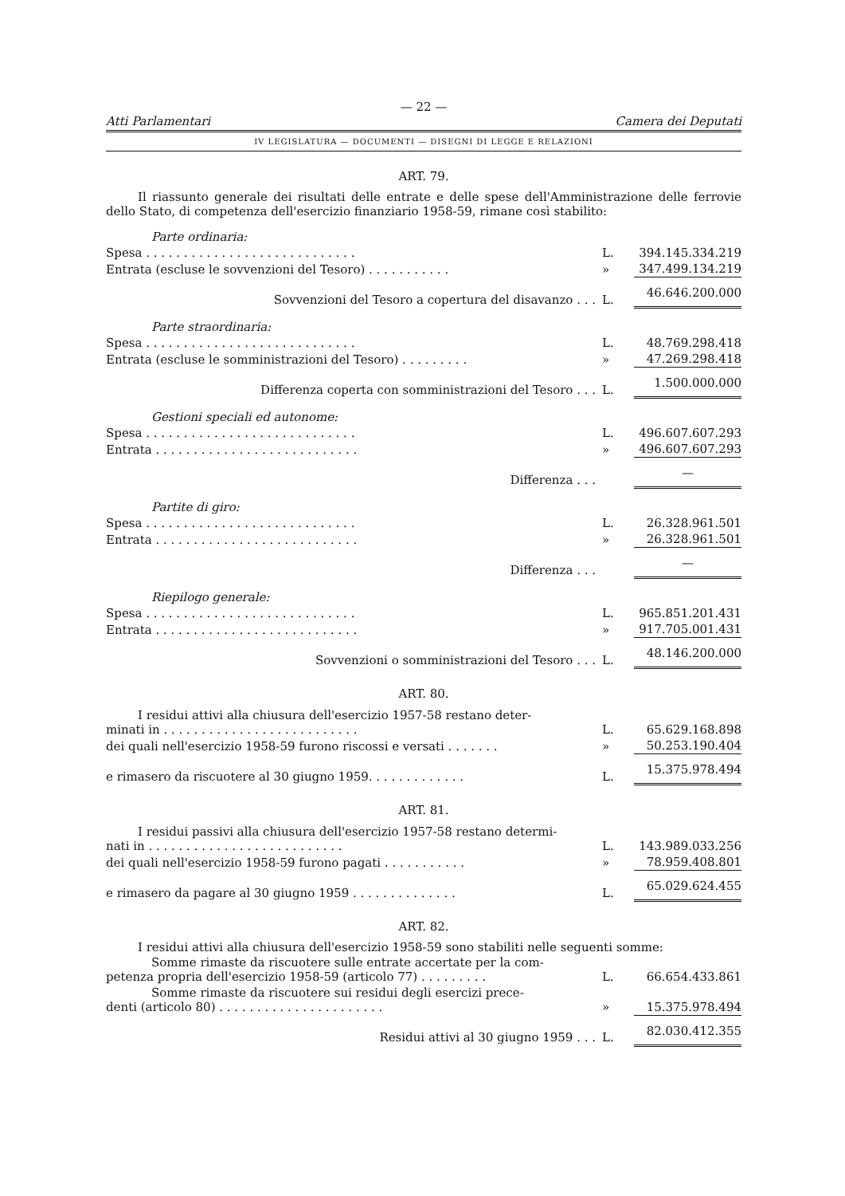— 22 —
Atti Parlamentari Camera dei Deputati
IV LEGISLATURA — DOCUMENTI — DISEGNI DI LEGGE E RELAZIONI
ART. 79.
Il riassunto generale dei risultati delle entrate e delle spese dell'Amministrazione delle ferrovie dello Stato, di competenza dell'esercizio finanziario 1958-59, rimane così stabilito:
| Parte ordinaria: | | |
| Spesa . . . . . . . . . . . . . . . . . . . . . . . . . . . . | L. | 394.145.334.219 |
| Entrata (escluse le sovvenzioni del Tesoro) . . . . . . . . . . . | » | 347.499.134.219 |
| Sovvenzioni del Tesoro a copertura del disavanzo . . . | L. | 46.646.200.000 |
| Parte straordinaria: | | |
| Spesa . . . . . . . . . . . . . . . . . . . . . . . . . . . . | L. | 48.769.298.418 |
| Entrata (escluse le somministrazioni del Tesoro) . . . . . . . . . | » | 47.269.298.418 |
| Differenza coperta con somministrazioni del Tesoro . . . | L. | 1.500.000.000 |
| Gestioni speciali ed autonome: | | |
| Spesa . . . . . . . . . . . . . . . . . . . . . . . . . . . . | L. | 496.607.607.293 |
| Entrata . . . . . . . . . . . . . . . . . . . . . . . . . . . | » | 496.607.607.293 |
| Differenza . . . | | — |
| Partite di giro: | | |
| Spesa . . . . . . . . . . . . . . . . . . . . . . . . . . . . | L. | 26.328.961.501 |
| Entrata . . . . . . . . . . . . . . . . . . . . . . . . . . . | » | 26.328.961.501 |
| Differenza . . . | | — |
| Riepilogo generale: | | |
| Spesa . . . . . . . . . . . . . . . . . . . . . . . . . . . . | L. | 965.851.201.431 |
| Entrata . . . . . . . . . . . . . . . . . . . . . . . . . . . | » | 917.705.001.431 |
| Sovvenzioni o somministrazioni del Tesoro . . . | L. | 48.146.200.000 |
ART. 80.
| I residui attivi alla chiusura dell'esercizio 1957-58 restano deter- minati in . . . . . . . . . . . . . . . . . . . . . . . . . . | L. | 65.629.168.898 |
| dei quali nell'esercizio 1958-59 furono riscossi e versati . . . . . . . | » | 50.253.190.404 |
| e rimasero da riscuotere al 30 giugno 1959. . . . . . . . . . . . . | L. | 15.375.978.494 |
ART. 81.
| I residui passivi alla chiusura dell'esercizio 1957-58 restano determi- nati in . . . . . . . . . . . . . . . . . . . . . . . . . . | L. | 143.989.033.256 |
| dei quali nell'esercizio 1958-59 furono pagati . . . . . . . . . . . | » | 78.959.408.801 |
| e rimasero da pagare al 30 giugno 1959 . . . . . . . . . . . . . . | L. | 65.029.624.455 |
ART. 82.
I residui attivi alla chiusura dell'esercizio 1958-59 sono stabiliti nelle seguenti somme:
| Somme rimaste da riscuotere sulle entrate accertate per la com- petenza propria dell'esercizio 1958-59 (articolo 77) . . . . . . . . . | L. | 66.654.433.861 |
| Somme rimaste da riscuotere sui residui degli esercizi prece- denti (articolo 80) . . . . . . . . . . . . . . . . . . . . . . | » | 15.375.978.494 |
| Residui attivi al 30 giugno 1959 . . . | L. | 82.030.412.355 |